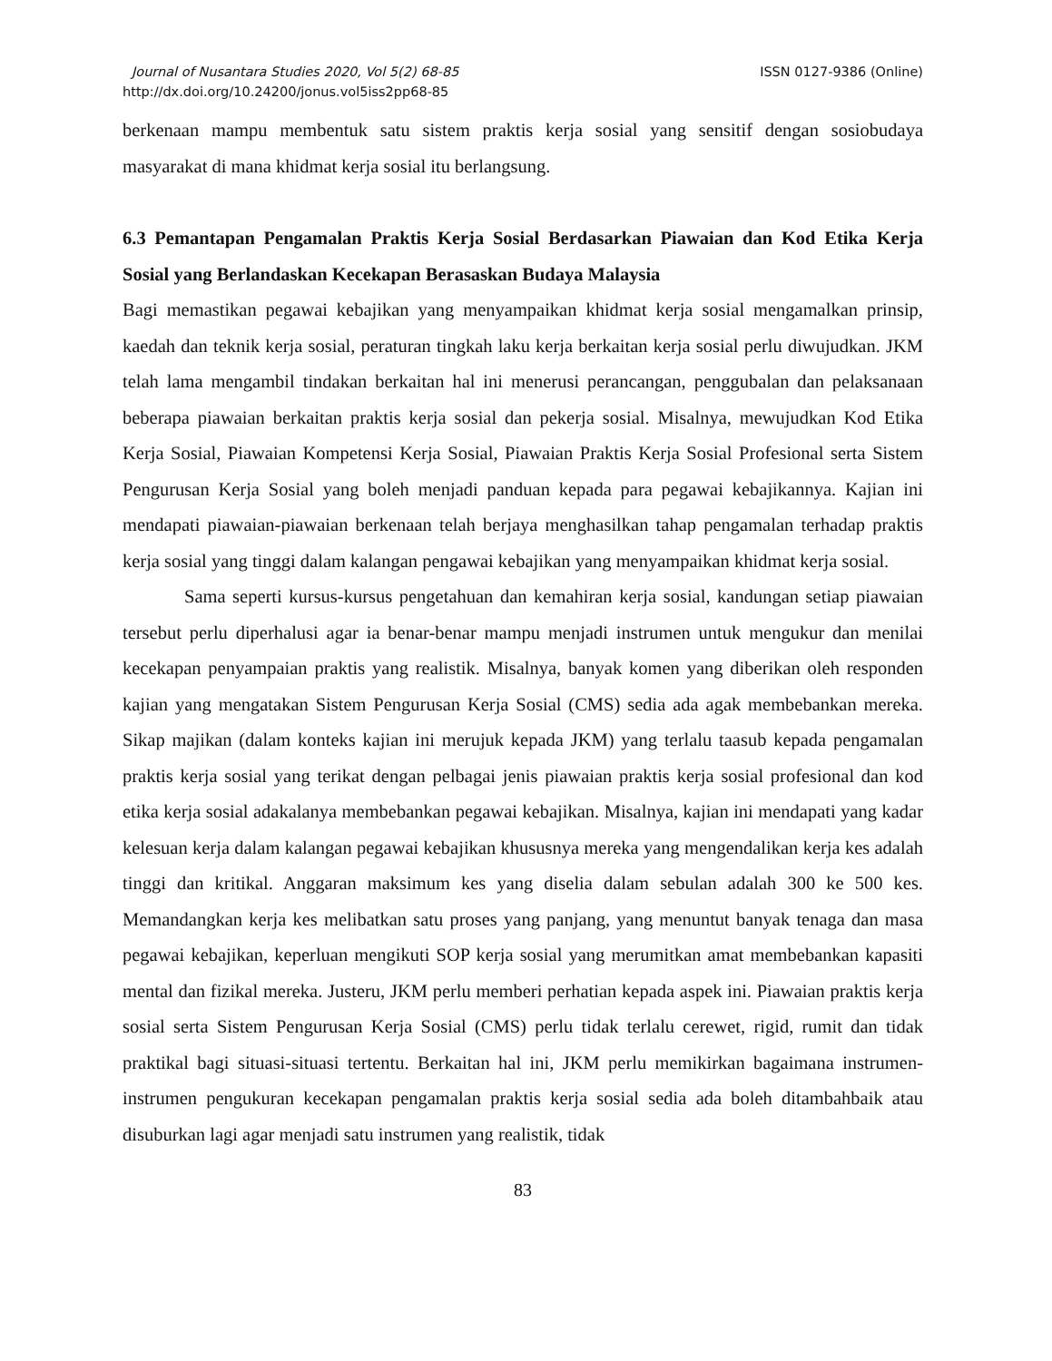Journal of Nusantara Studies 2020, Vol 5(2) 68-85 ISSN 0127-9386 (Online)
http://dx.doi.org/10.24200/jonus.vol5iss2pp68-85
berkenaan mampu membentuk satu sistem praktis kerja sosial yang sensitif dengan sosiobudaya masyarakat di mana khidmat kerja sosial itu berlangsung.
6.3 Pemantapan Pengamalan Praktis Kerja Sosial Berdasarkan Piawaian dan Kod Etika Kerja Sosial yang Berlandaskan Kecekapan Berasaskan Budaya Malaysia
Bagi memastikan pegawai kebajikan yang menyampaikan khidmat kerja sosial mengamalkan prinsip, kaedah dan teknik kerja sosial, peraturan tingkah laku kerja berkaitan kerja sosial perlu diwujudkan. JKM telah lama mengambil tindakan berkaitan hal ini menerusi perancangan, penggubalan dan pelaksanaan beberapa piawaian berkaitan praktis kerja sosial dan pekerja sosial. Misalnya, mewujudkan Kod Etika Kerja Sosial, Piawaian Kompetensi Kerja Sosial, Piawaian Praktis Kerja Sosial Profesional serta Sistem Pengurusan Kerja Sosial yang boleh menjadi panduan kepada para pegawai kebajikannya. Kajian ini mendapati piawaian-piawaian berkenaan telah berjaya menghasilkan tahap pengamalan terhadap praktis kerja sosial yang tinggi dalam kalangan pengawai kebajikan yang menyampaikan khidmat kerja sosial.
Sama seperti kursus-kursus pengetahuan dan kemahiran kerja sosial, kandungan setiap piawaian tersebut perlu diperhalusi agar ia benar-benar mampu menjadi instrumen untuk mengukur dan menilai kecekapan penyampaian praktis yang realistik. Misalnya, banyak komen yang diberikan oleh responden kajian yang mengatakan Sistem Pengurusan Kerja Sosial (CMS) sedia ada agak membebankan mereka. Sikap majikan (dalam konteks kajian ini merujuk kepada JKM) yang terlalu taasub kepada pengamalan praktis kerja sosial yang terikat dengan pelbagai jenis piawaian praktis kerja sosial profesional dan kod etika kerja sosial adakalanya membebankan pegawai kebajikan. Misalnya, kajian ini mendapati yang kadar kelesuan kerja dalam kalangan pegawai kebajikan khususnya mereka yang mengendalikan kerja kes adalah tinggi dan kritikal. Anggaran maksimum kes yang diselia dalam sebulan adalah 300 ke 500 kes. Memandangkan kerja kes melibatkan satu proses yang panjang, yang menuntut banyak tenaga dan masa pegawai kebajikan, keperluan mengikuti SOP kerja sosial yang merumitkan amat membebankan kapasiti mental dan fizikal mereka. Justeru, JKM perlu memberi perhatian kepada aspek ini. Piawaian praktis kerja sosial serta Sistem Pengurusan Kerja Sosial (CMS) perlu tidak terlalu cerewet, rigid, rumit dan tidak praktikal bagi situasi-situasi tertentu. Berkaitan hal ini, JKM perlu memikirkan bagaimana instrumen-instrumen pengukuran kecekapan pengamalan praktis kerja sosial sedia ada boleh ditambahbaik atau disuburkan lagi agar menjadi satu instrumen yang realistik, tidak
83